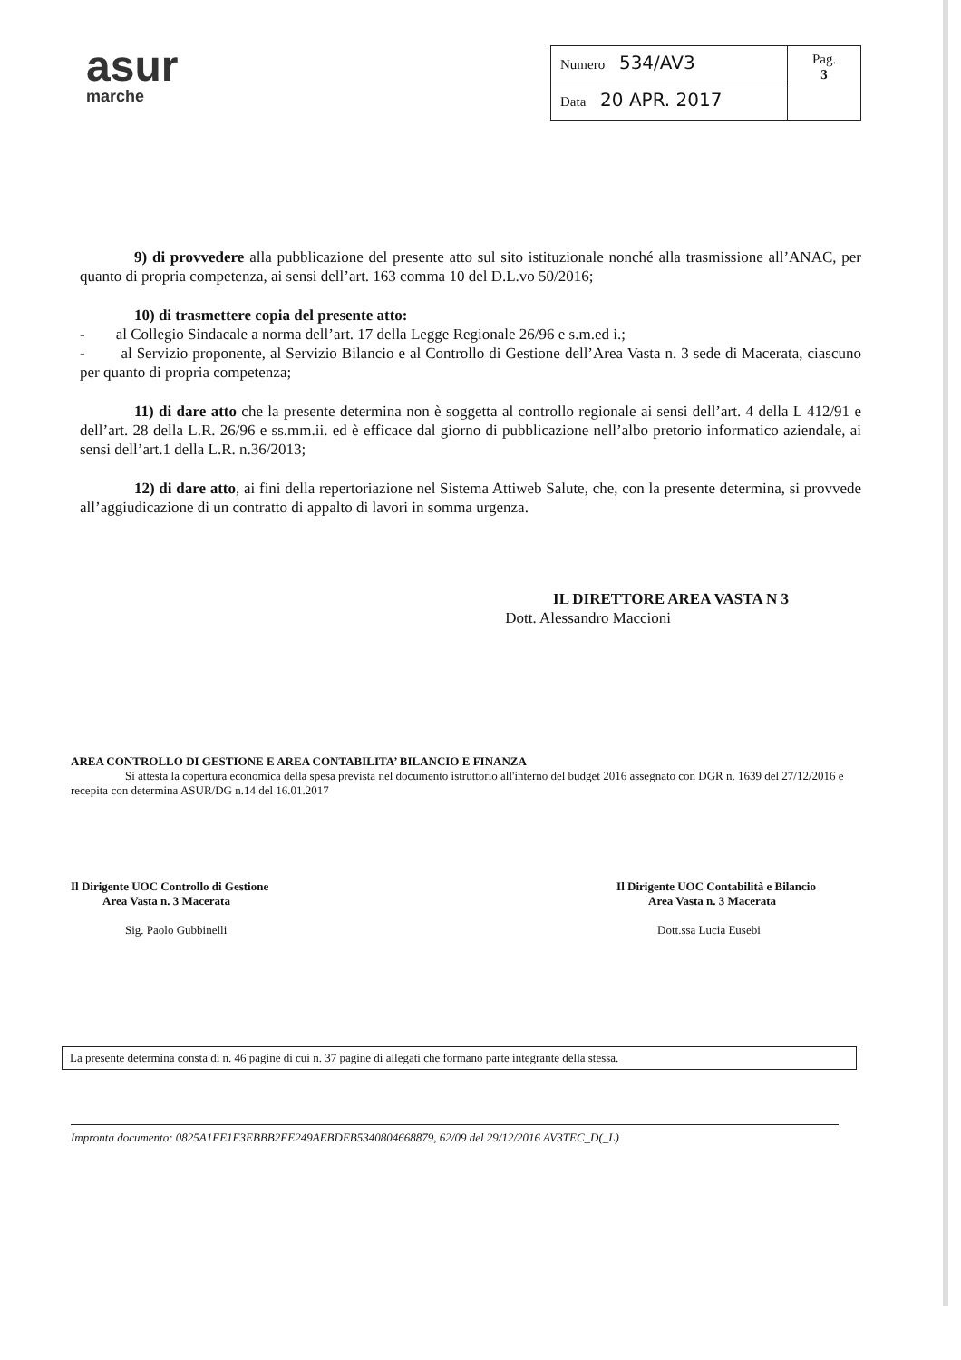asur
marche
| Numero 534/AV3 | Pag. 3 |
| Data 20 APR. 2017 | |
9) di provvedere alla pubblicazione del presente atto sul sito istituzionale nonché alla trasmissione all’ANAC, per quanto di propria competenza, ai sensi dell’art. 163 comma 10 del D.L.vo 50/2016;
10) di trasmettere copia del presente atto:
- al Collegio Sindacale a norma dell’art. 17 della Legge Regionale 26/96 e s.m.ed i.;
- al Servizio proponente, al Servizio Bilancio e al Controllo di Gestione dell’Area Vasta n. 3 sede di Macerata, ciascuno per quanto di propria competenza;
11) di dare atto che la presente determina non è soggetta al controllo regionale ai sensi dell’art. 4 della L 412/91 e dell’art. 28 della L.R. 26/96 e ss.mm.ii. ed è efficace dal giorno di pubblicazione nell’albo pretorio informatico aziendale, ai sensi dell’art.1 della L.R. n.36/2013;
12) di dare atto, ai fini della repertoriazione nel Sistema Attiweb Salute, che, con la presente determina, si provvede all’aggiudicazione di un contratto di appalto di lavori in somma urgenza.
IL DIRETTORE AREA VASTA N 3
Dott. Alessandro Maccioni
AREA CONTROLLO DI GESTIONE E AREA CONTABILITA’ BILANCIO E FINANZA
Si attesta la copertura economica della spesa prevista nel documento istruttorio all'interno del budget 2016 assegnato con DGR n. 1639 del 27/12/2016 e recepita con determina ASUR/DG n.14 del 16.01.2017
Il Dirigente UOC Controllo di Gestione
Area Vasta n. 3 Macerata
Sig. Paolo Gubbinelli
Il Dirigente UOC Contabilità e Bilancio
Area Vasta n. 3 Macerata
Dott.ssa Lucia Eusebi
La presente determina consta di n. 46 pagine di cui n. 37 pagine di allegati che formano parte integrante della stessa.
Impronta documento: 0825A1FE1F3EBBB2FE249AEBDEB5340804668879, 62/09 del 29/12/2016 AV3TEC_D(_L)